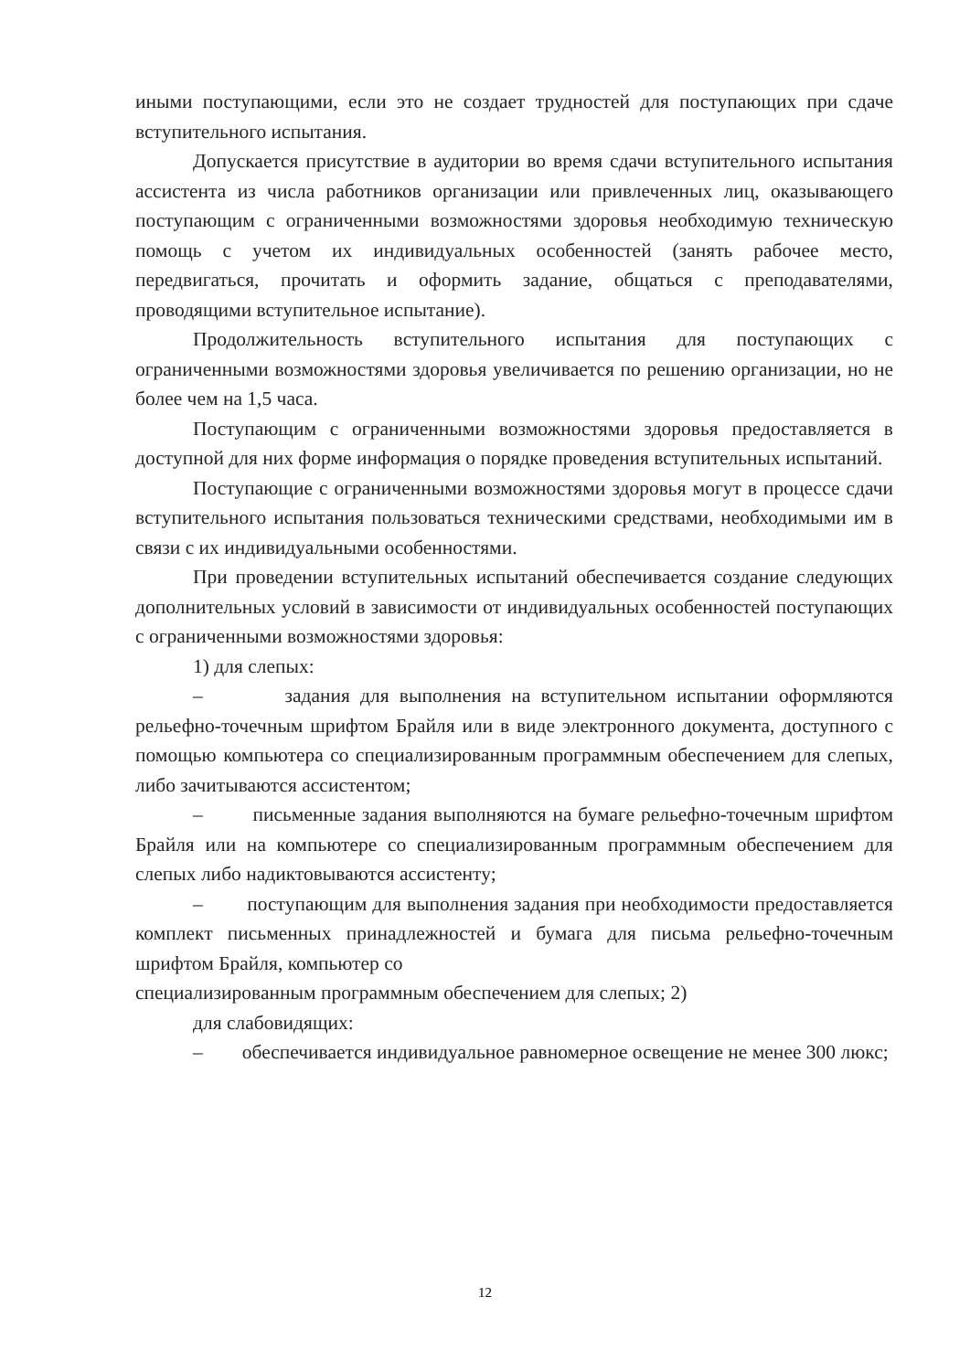иными поступающими, если это не создает трудностей для поступающих при сдаче вступительного испытания.
Допускается присутствие в аудитории во время сдачи вступительного испытания ассистента из числа работников организации или привлеченных лиц, оказывающего поступающим с ограниченными возможностями здоровья необходимую техническую помощь с учетом их индивидуальных особенностей (занять рабочее место, передвигаться, прочитать и оформить задание, общаться с преподавателями, проводящими вступительное испытание).
Продолжительность вступительного испытания для поступающих с ограниченными возможностями здоровья увеличивается по решению организации, но не более чем на 1,5 часа.
Поступающим с ограниченными возможностями здоровья предоставляется в доступной для них форме информация о порядке проведения вступительных испытаний.
Поступающие с ограниченными возможностями здоровья могут в процессе сдачи вступительного испытания пользоваться техническими средствами, необходимыми им в связи с их индивидуальными особенностями.
При проведении вступительных испытаний обеспечивается создание следующих дополнительных условий в зависимости от индивидуальных особенностей поступающих с ограниченными возможностями здоровья:
1) для слепых:
– задания для выполнения на вступительном испытании оформляются рельефно-точечным шрифтом Брайля или в виде электронного документа, доступного с помощью компьютера со специализированным программным обеспечением для слепых, либо зачитываются ассистентом;
– письменные задания выполняются на бумаге рельефно-точечным шрифтом Брайля или на компьютере со специализированным программным обеспечением для слепых либо надиктовываются ассистенту;
– поступающим для выполнения задания при необходимости предоставляется комплект письменных принадлежностей и бумага для письма рельефно-точечным шрифтом Брайля, компьютер со
специализированным программным обеспечением для слепых; 2)
для слабовидящих:
– обеспечивается индивидуальное равномерное освещение не менее 300 люкс;
12